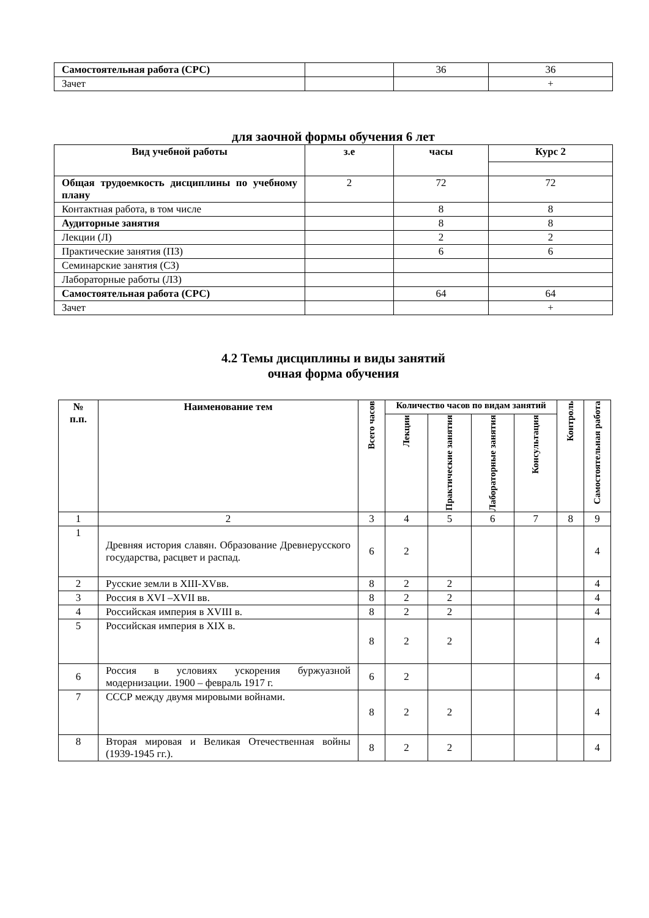| Самостоятельная работа (СРС) | | 36 | 36 |
| Зачет | | | + |
для заочной формы обучения 6 лет
| Вид учебной работы | з.е | часы | Курс 2 |
| --- | --- | --- | --- |
| Общая трудоемкость дисциплины по учебному плану | 2 | 72 | 72 |
| Контактная работа, в том числе | | 8 | 8 |
| Аудиторные занятия | | 8 | 8 |
| Лекции (Л) | | 2 | 2 |
| Практические занятия (ПЗ) | | 6 | 6 |
| Семинарские занятия (СЗ) | | | |
| Лабораторные работы (ЛЗ) | | | |
| Самостоятельная работа (СРС) | | 64 | 64 |
| Зачет | | | + |
4.2 Темы дисциплины и виды занятий
очная форма обучения
| № п.п. | Наименование тем | Всего часов | Количество часов по видам занятий | | | | Контроль | Самостоятельная работа |
| --- | --- | --- | --- | --- | --- | --- | --- | --- |
| | | | Лекции | Практические занятия | Лабораторные занятия | Консультация | | |
| 1 | 2 | 3 | 4 | 5 | 6 | 7 | 8 | 9 |
| 1 | Древняя история славян. Образование Древнерусского государства, расцвет и распад. | 6 | 2 | | | | | 4 |
| 2 | Русские земли в XIII-XVвв. | 8 | 2 | 2 | | | | 4 |
| 3 | Россия в XVI –XVII вв. | 8 | 2 | 2 | | | | 4 |
| 4 | Российская империя в XVIII в. | 8 | 2 | 2 | | | | 4 |
| 5 | Российская империя в XIX в. | 8 | 2 | 2 | | | | 4 |
| 6 | Россия в условиях ускорения буржуазной модернизации. 1900 – февраль 1917 г. | 6 | 2 | | | | | 4 |
| 7 | СССР между двумя мировыми войнами. | 8 | 2 | 2 | | | | 4 |
| 8 | Вторая мировая и Великая Отечественная войны (1939-1945 гг.). | 8 | 2 | 2 | | | | 4 |